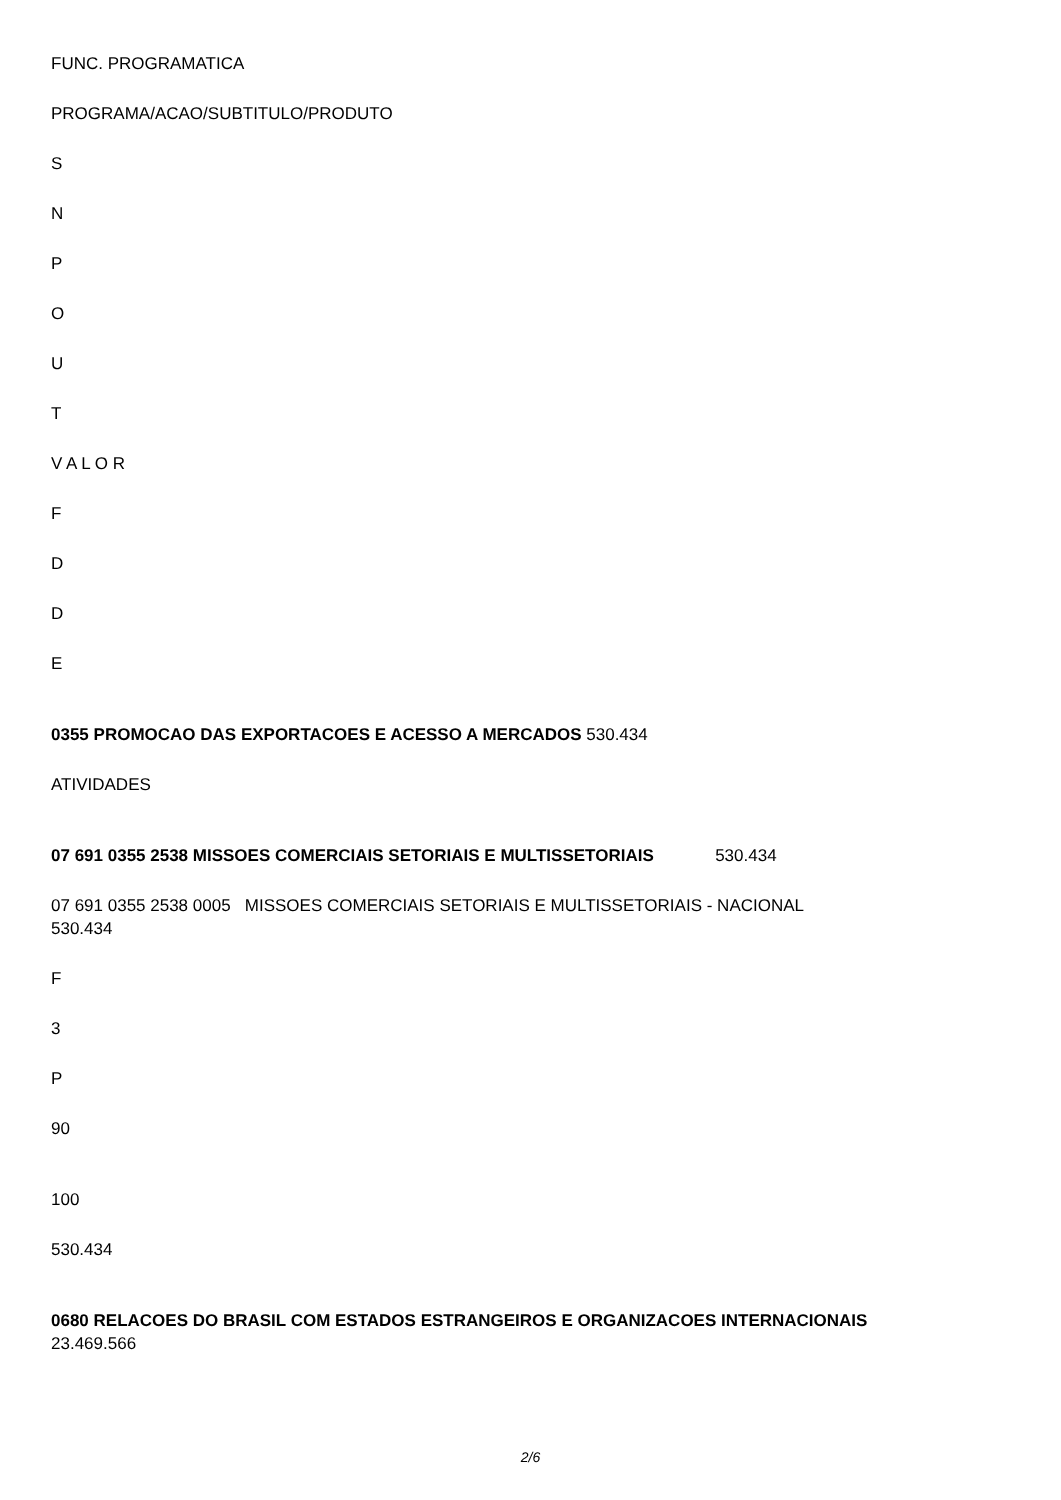FUNC. PROGRAMATICA
PROGRAMA/ACAO/SUBTITULO/PRODUTO
S
N
P
O
U
T
V A L O R
F
D
D
E
0355 PROMOCAO DAS EXPORTACOES E ACESSO A MERCADOS 530.434
ATIVIDADES
07 691 0355 2538 MISSOES COMERCIAIS SETORIAIS E MULTISSETORIAIS 530.434
07 691 0355 2538 0005 MISSOES COMERCIAIS SETORIAIS E MULTISSETORIAIS - NACIONAL
530.434
F
3
P
90
100
530.434
0680 RELACOES DO BRASIL COM ESTADOS ESTRANGEIROS E ORGANIZACOES INTERNACIONAIS
23.469.566
2/6